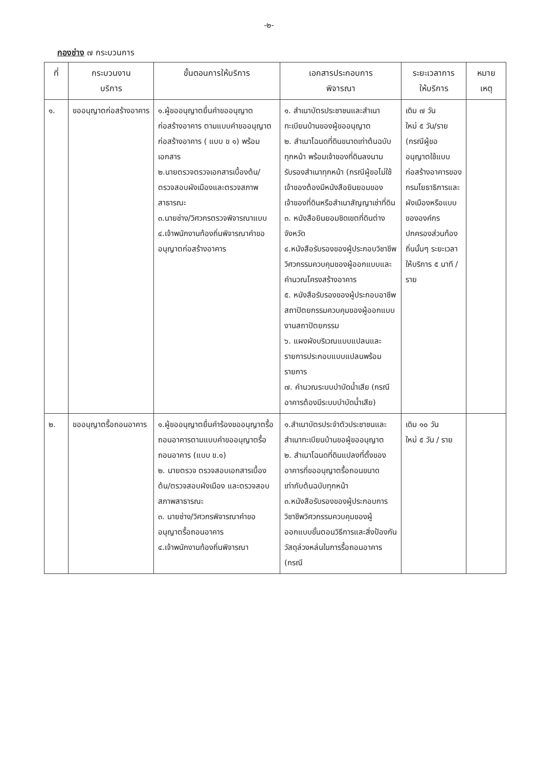-๒-
กองช่าง ๗ กระบวนการ
| ที่ | กระบวนงาน บริการ | ขั้นตอนการให้บริการ | เอกสารประกอบการ พิจารณา | ระยะเวลาการ ให้บริการ | หมาย เหตุ |
| --- | --- | --- | --- | --- | --- |
| ๑. | ขออนุญาตก่อสร้างอาคาร | ๑.ผู้ขออนุญาตยื่นคำขออนุญาตก่อสร้างอาคาร ตามแบบคำขออนุญาตก่อสร้างอาคาร ( แบบ ข ๑) พร้อมเอกสาร ๒.นายตรวจตรวจเอกสารเบื้องต้น/ตรวจสอบผังเมืองและตรวจสภาพสาธารณะ ๓.นายช่าง/วิศวกรตรวจพิจารณาแบบ ๔.เจ้าพนักงานท้องถิ่นพิจารณาคำขออนุญาตก่อสร้างอาคาร | ๑. สำเนาบัตรประชาชนและสำเนาทะเบียนบ้านของผู้ขออนุญาต ๒. สำเนาโฉนดที่ดินขนาดเท่าต้นฉบับทุกหน้า พร้อมเจ้าของที่ดินลงนามรับรองสำเนาทุกหน้า (กรณีผู้ขอไม่ใช้เจ้าของต้องมีหนังสือยินยอมของเจ้าของที่ดินหรือสำเนาสัญญาเช่าที่ดิน ๓. หนังสือยินยอมชิดเขตที่ดินต่างจังหวัด ๔.หนังสือรับรองของผู้ประกอบวิชาชีพวิศวกรรมควบคุมของผู้ออกแบบและคำนวณโครงสร้างอาคาร ๕. หนังสือรับรองของผู้ประกอบอาชีพสถาปัตยกรรมควบคุมของผู้ออกแบบงานสถาปัตยกรรม ๖. แผงผังบริเวณแบบแปลนและรายการประกอบแบบแปลนพร้อมรายการ ๗. คำนวณระบบบำบัดน้ำเสีย (กรณีอาคารต้องมีระบบบำบัดน้ำเสีย) | เดิม ๗ วัน ใหม่ ๕ วัน/ราย (กรณีผู้ขออนุญาตใช้แบบก่อสร้างอาคารของกรมโยธาธิการและผังเมืองหรือแบบขององค์กรปกครองส่วนท้องถิ่นนั้นๆ ระยะเวลาให้บริการ ๕ นาที / ราย | |
| ๒. | ขออนุญาตรื้อถอนอาคาร | ๑.ผู้ขออนุญาตยื่นคำร้องขออนุญาตรื้อถอนอาคารตามแบบคำขออนุญาตรื้อถอนอาคาร (แบบ ข.๑) ๒. นายตรวจ ตรวจสอบเอกสารเบื้องต้น/ตรวจสอบผังเมือง และตรวจสอบสภาพสาธารณะ ๓. นายช่าง/วิศวกรพิจารณาคำขออนุญาตรื้อถอนอาคาร ๔.เจ้าพนักงานท้องถิ่นพิจารณา | ๑.สำเนาบัตรประจำตัวประชาชนและสำเนาทะเบียนบ้านขอผู้ขออนุญาต ๒. สำเนาโฉนดที่ดินแปลงที่ตั้งของอาคารที่ขออนุญาตรื้อถอนขนาดเท่ากับต้นฉบับทุกหน้า ๓.หนังสือรับรองของผู้ประกอบการวิชาชีพวิศวกรรมควบคุมของผู้ออกแบบขั้นตอนวิธีการและสิ่งป้องกันวัสดุล่วงหล่นในการรื้อถอนอาคาร (กรณี | เดิม ๑๐ วัน ใหม่ ๕ วัน / ราย | |